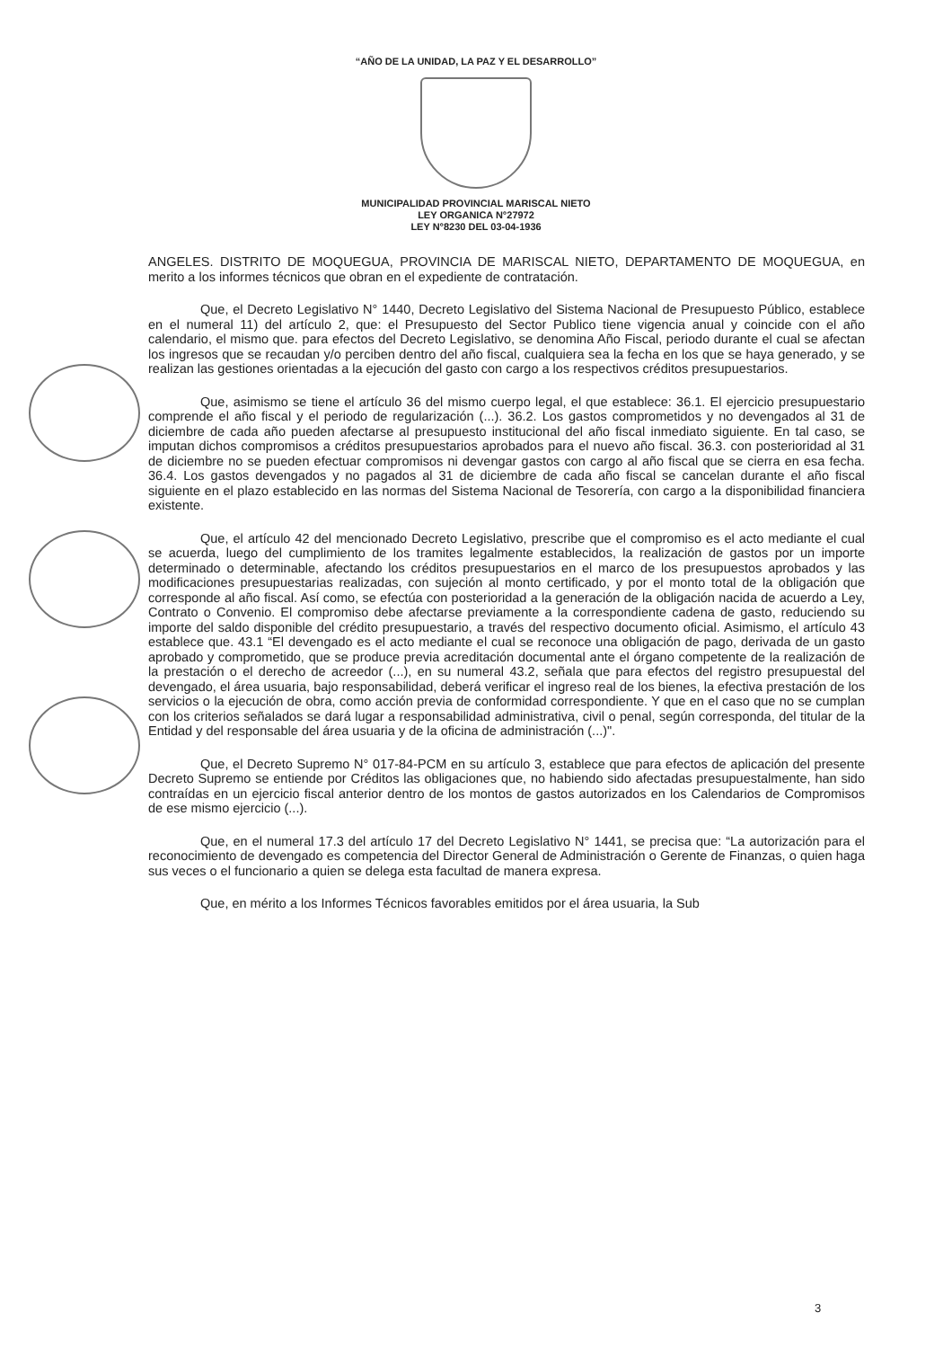“AÑO DE LA UNIDAD, LA PAZ Y EL DESARROLLO”
MUNICIPALIDAD PROVINCIAL MARISCAL NIETO
LEY ORGANICA N°27972
LEY N°8230 DEL 03-04-1936
ANGELES. DISTRITO DE MOQUEGUA, PROVINCIA DE MARISCAL NIETO, DEPARTAMENTO DE MOQUEGUA, en merito a los informes técnicos que obran en el expediente de contratación.
Que, el Decreto Legislativo N° 1440, Decreto Legislativo del Sistema Nacional de Presupuesto Público, establece en el numeral 11) del artículo 2, que: el Presupuesto del Sector Publico tiene vigencia anual y coincide con el año calendario, el mismo que. para efectos del Decreto Legislativo, se denomina Año Fiscal, periodo durante el cual se afectan los ingresos que se recaudan y/o perciben dentro del año fiscal, cualquiera sea la fecha en los que se haya generado, y se realizan las gestiones orientadas a la ejecución del gasto con cargo a los respectivos créditos presupuestarios.
Que, asimismo se tiene el artículo 36 del mismo cuerpo legal, el que establece: 36.1. El ejercicio presupuestario comprende el año fiscal y el periodo de regularización (...). 36.2. Los gastos comprometidos y no devengados al 31 de diciembre de cada año pueden afectarse al presupuesto institucional del año fiscal inmediato siguiente. En tal caso, se imputan dichos compromisos a créditos presupuestarios aprobados para el nuevo año fiscal. 36.3. con posterioridad al 31 de diciembre no se pueden efectuar compromisos ni devengar gastos con cargo al año fiscal que se cierra en esa fecha. 36.4. Los gastos devengados y no pagados al 31 de diciembre de cada año fiscal se cancelan durante el año fiscal siguiente en el plazo establecido en las normas del Sistema Nacional de Tesorería, con cargo a la disponibilidad financiera existente.
Que, el artículo 42 del mencionado Decreto Legislativo, prescribe que el compromiso es el acto mediante el cual se acuerda, luego del cumplimiento de los tramites legalmente establecidos, la realización de gastos por un importe determinado o determinable, afectando los créditos presupuestarios en el marco de los presupuestos aprobados y las modificaciones presupuestarias realizadas, con sujeción al monto certificado, y por el monto total de la obligación que corresponde al año fiscal. Así como, se efectúa con posterioridad a la generación de la obligación nacida de acuerdo a Ley, Contrato o Convenio. El compromiso debe afectarse previamente a la correspondiente cadena de gasto, reduciendo su importe del saldo disponible del crédito presupuestario, a través del respectivo documento oficial. Asimismo, el artículo 43 establece que. 43.1 “El devengado es el acto mediante el cual se reconoce una obligación de pago, derivada de un gasto aprobado y comprometido, que se produce previa acreditación documental ante el órgano competente de la realización de la prestación o el derecho de acreedor (...), en su numeral 43.2, señala que para efectos del registro presupuestal del devengado, el área usuaria, bajo responsabilidad, deberá verificar el ingreso real de los bienes, la efectiva prestación de los servicios o la ejecución de obra, como acción previa de conformidad correspondiente. Y que en el caso que no se cumplan con los criterios señalados se dará lugar a responsabilidad administrativa, civil o penal, según corresponda, del titular de la Entidad y del responsable del área usuaria y de la oficina de administración (...)".
Que, el Decreto Supremo N° 017-84-PCM en su artículo 3, establece que para efectos de aplicación del presente Decreto Supremo se entiende por Créditos las obligaciones que, no habiendo sido afectadas presupuestalmente, han sido contraídas en un ejercicio fiscal anterior dentro de los montos de gastos autorizados en los Calendarios de Compromisos de ese mismo ejercicio (...).
Que, en el numeral 17.3 del artículo 17 del Decreto Legislativo N° 1441, se precisa que: “La autorización para el reconocimiento de devengado es competencia del Director General de Administración o Gerente de Finanzas, o quien haga sus veces o el funcionario a quien se delega esta facultad de manera expresa.
Que, en mérito a los Informes Técnicos favorables emitidos por el área usuaria, la Sub
3